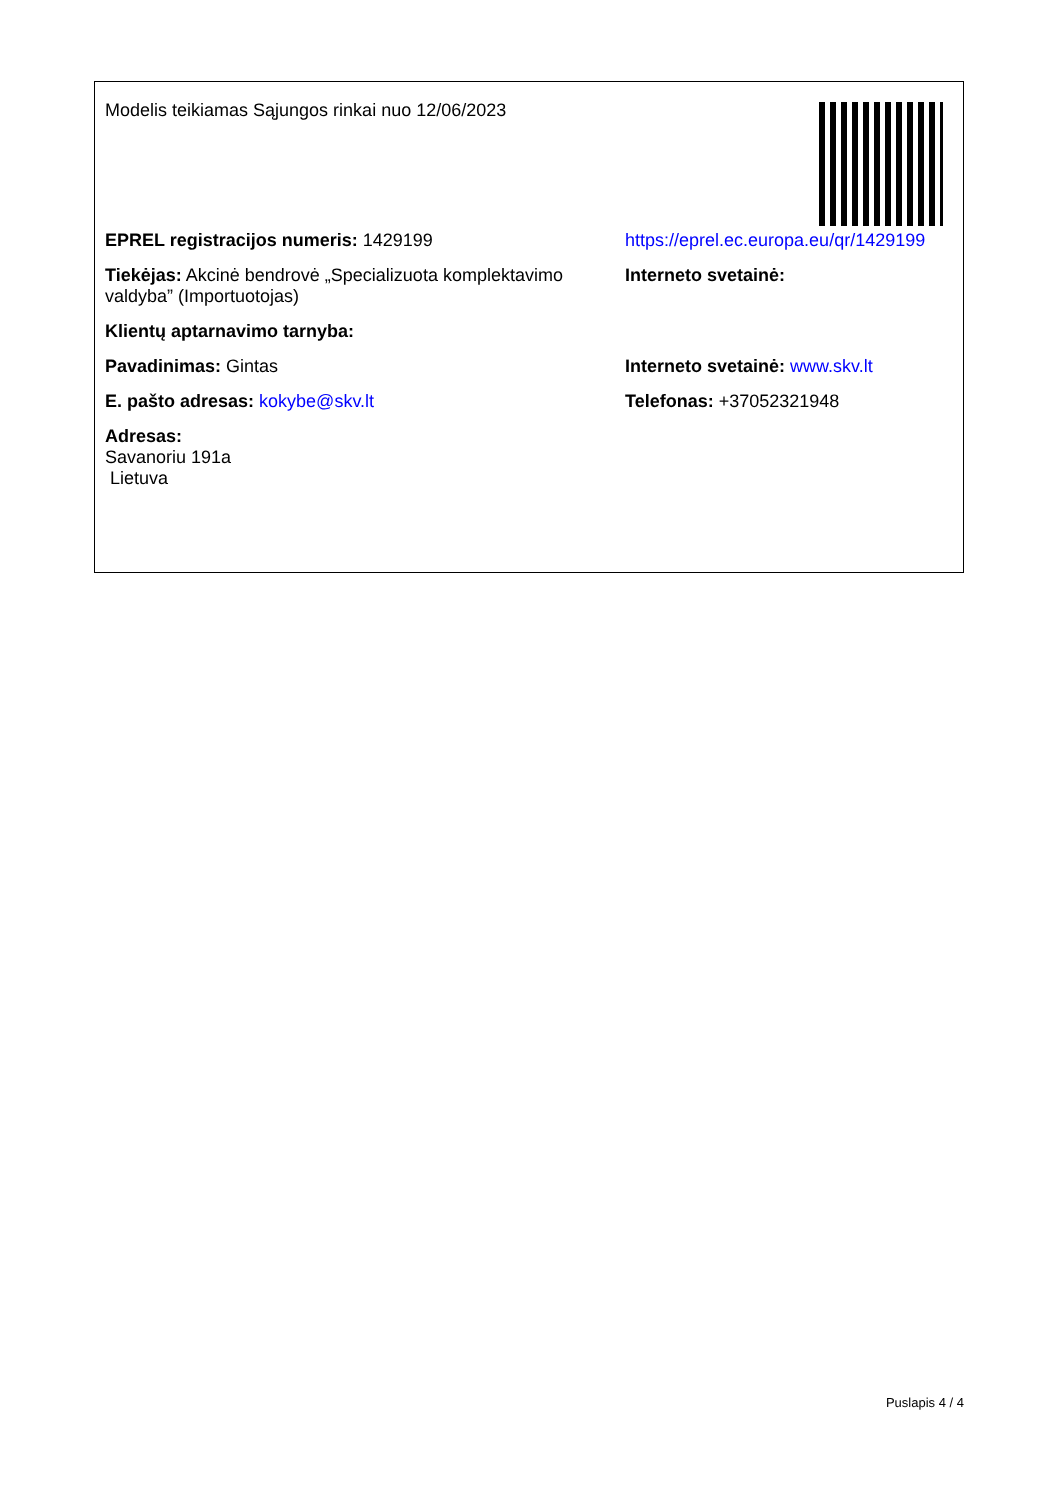Modelis teikiamas Sąjungos rinkai nuo 12/06/2023
EPREL registracijos numeris: 1429199 https://eprel.ec.europa.eu/qr/1429199
Tiekėjas: Akcinė bendrovė „Specializuota komplektavimo valdyba” (Importuotojas)
Interneto svetainė:
Klientų aptarnavimo tarnyba:
Pavadinimas: Gintas Interneto svetainė: www.skv.lt
E. pašto adresas: kokybe@skv.lt Telefonas: +37052321948
Adresas:
Savanoriu 191a
Lietuva
Puslapis 4 / 4